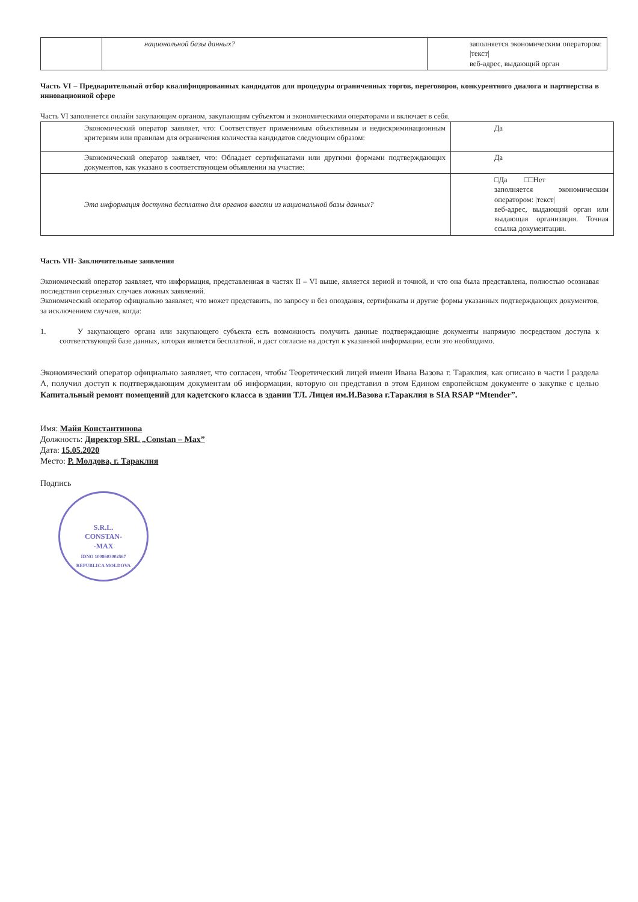| | национальной базы данных? | заполняется экономическим оператором: /текст/ веб-адрес, выдающий орган |
Часть VI – Предварительный отбор квалифицированных кандидатов для процедуры ограниченных торгов, переговоров, конкурентного диалога и партнерства в инновационной сфере
Часть VI заполняется онлайн закупающим органом, закупающим субъектом и экономическими операторами и включает в себя.
| Экономический оператор заявляет, что: Соответствует применимым объективным и недискриминационным критериям или правилам для ограничения количества кандидатов следующим образом: | Да |
| Экономический оператор заявляет, что: Обладает сертификатами или другими формами подтверждающих документов, как указано в соответствующем объявлении на участие: | Да |
| Эта информация доступна бесплатно для органов власти из национальной базы данных? | □Да □□Нет заполняется экономическим оператором: /текст/ веб-адрес, выдающий орган или выдающая организация. Точная ссылка документации. |
Часть VII- Заключительные заявления
Экономический оператор заявляет, что информация, представленная в частях II – VI выше, является верной и точной, и что она была представлена, полностью осознавая последствия серьезных случаев ложных заявлений.
Экономический оператор официально заявляет, что может представить, по запросу и без опоздания, сертификаты и другие формы указанных подтверждающих документов, за исключением случаев, когда:
1. У закупающего органа или закупающего субъекта есть возможность получить данные подтверждающие документы напрямую посредством доступа к соответствующей базе данных, которая является бесплатной, и даст согласие на доступ к указанной информации, если это необходимо.
Экономический оператор официально заявляет, что согласен, чтобы Теоретический лицей имени Ивана Вазова г. Тараклия, как описано в части I раздела A, получил доступ к подтверждающим документам об информации, которую он представил в этом Едином европейском документе о закупке с целью Капитальный ремонт помещений для кадетского класса в здании ТЛ. Лицея им.И.Вазова г.Тараклия в SIA RSAP “Mtender”.
Имя: Майя Константинова
Должность: Директор SRL „Constan – Max”
Дата: 15.05.2020
Место: Р. Молдова, г. Тараклия
Подпись
S.R.L.
CONSTAN-
-MAX
IDNO 1008603002567
REPUBLICA MOLDOVA